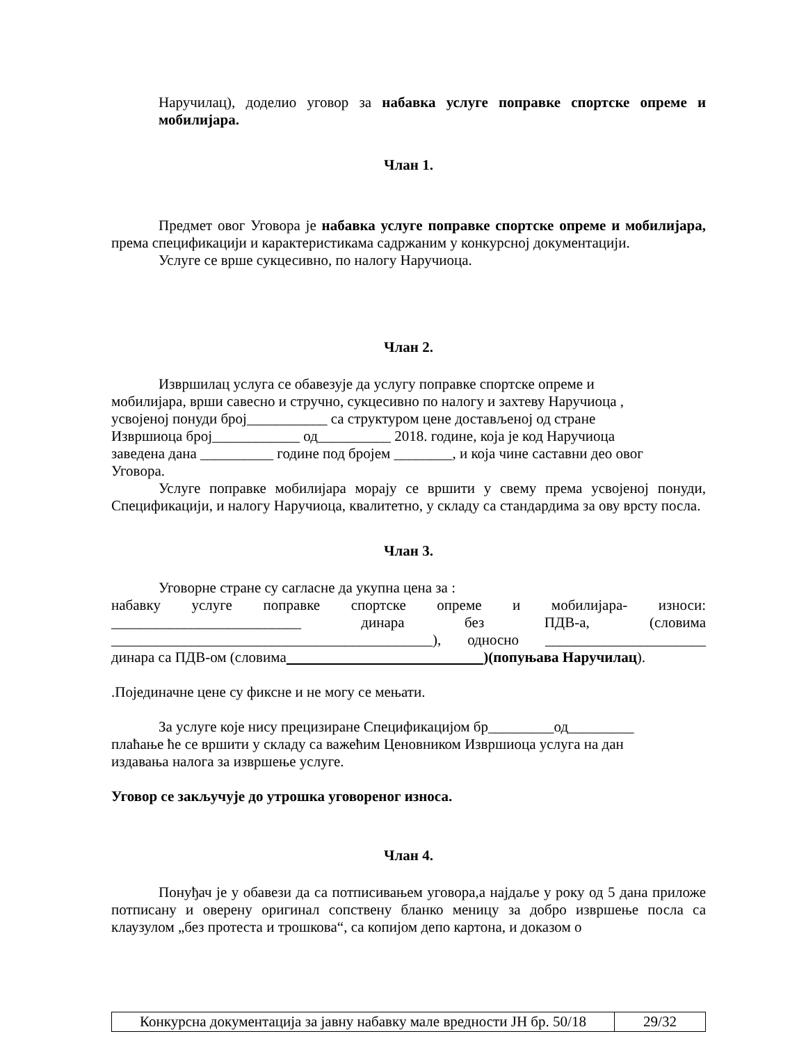Наручилац), доделио уговор за набавка услуге поправке спортске опреме и мобилијара.
Члан 1.
Предмет овог Уговора је набавка услуге поправке спортске опреме и мобилијара, према спецификацији и карактеристикама садржаним у конкурсној документацији.
Услуге се врше сукцесивно, по налогу Наручиоца.
Члан 2.
Извршилац услуга се обавезује да услугу поправке спортске опреме и
мобилијара, врши савесно и стручно, сукцесивно по налогу и захтеву Наручиоца ,
усвојеној понуди број___________ са структуром цене достављеној од стране
Извршиоца број____________ од__________ 2018. године, која је код Наручиоца
заведена дана __________ године под бројем ________, и која чине саставни део овог
Уговора.
Услуге поправке мобилијара морају се вршити у свему према усвојеној понуди, Спецификацији, и налогу Наручиоца, квалитетно, у складу са стандардима за ову врсту посла.
Члан 3.
Уговорне стране су сагласне да укупна цена за :
набавку услуге поправке спортске опреме и мобилијара- износи: __________________________ динара без ПДВ-а, (словима ____________________________________________), односно ______________________ динара са ПДВ-ом (словима )(попуњава Наручилац).
.Појединачне цене су фиксне и не могу се мењати.
За услуге које нису прецизиране Спецификацијом бр_________од_________
плаћање ће се вршити у складу са важећим Ценовником Извршиоца услуга на дан
издавања налога за извршење услуге.
Уговор се закључује до утрошка уговореног износа.
Члан 4.
Понуђач је у обавези да са потписивањем уговора,а најдаље у року од 5 дана приложе потписану и оверену оригинал сопствену бланко меницу за добро извршење посла са клаузулом „без протеста и трошкова“, са копијом депо картона, и доказом о
| Конкурсна документација за јавну набавку мале вредности ЈН бр. 50/18 | 29/32 |